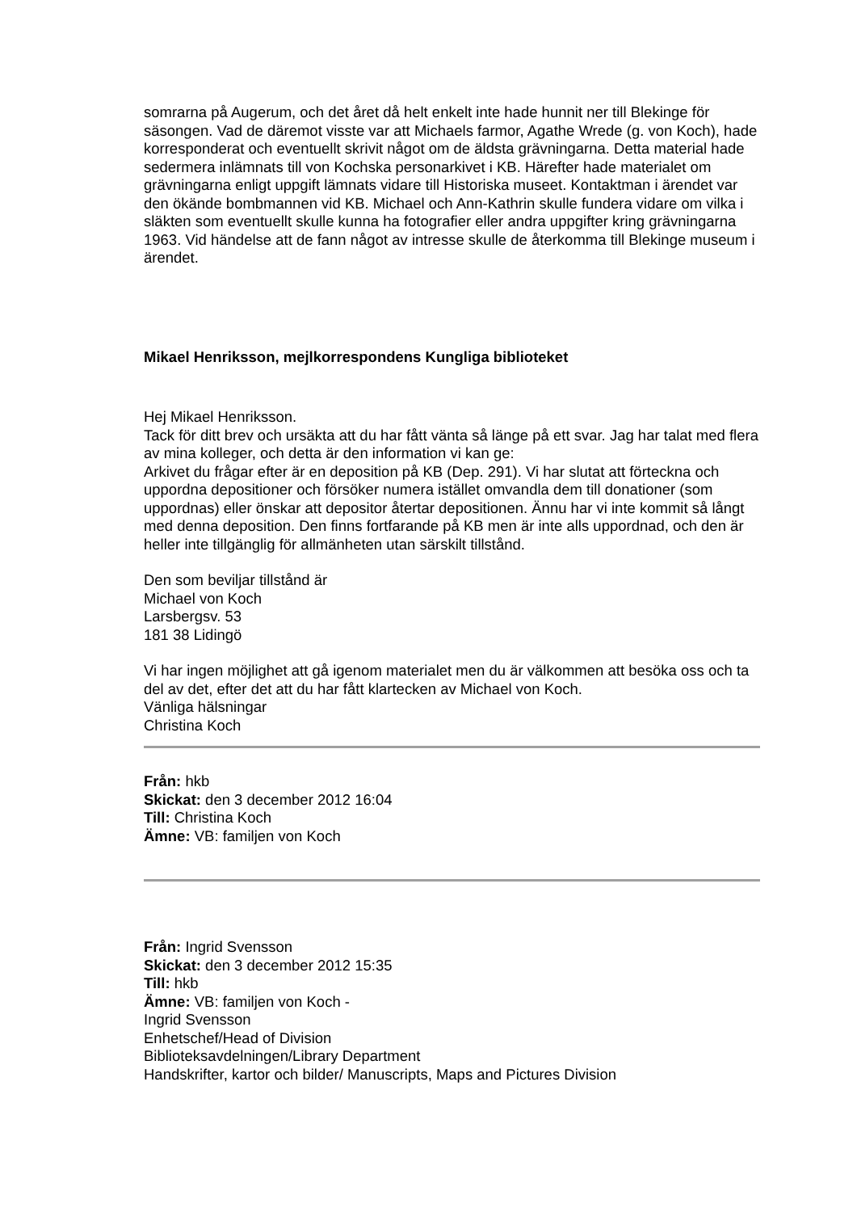somrarna på Augerum, och det året då helt enkelt inte hade hunnit ner till Blekinge för säsongen. Vad de däremot visste var att Michaels farmor, Agathe Wrede (g. von Koch), hade korresponderat och eventuellt skrivit något om de äldsta grävningarna. Detta material hade sedermera inlämnats till von Kochska personarkivet i KB. Härefter hade materialet om grävningarna enligt uppgift lämnats vidare till Historiska museet. Kontaktman i ärendet var den ökände bombmannen vid KB. Michael och Ann-Kathrin skulle fundera vidare om vilka i släkten som eventuellt skulle kunna ha fotografier eller andra uppgifter kring grävningarna 1963. Vid händelse att de fann något av intresse skulle de återkomma till Blekinge museum i ärendet.
Mikael Henriksson, mejlkorrespondens Kungliga biblioteket
Hej Mikael Henriksson.
Tack för ditt brev och ursäkta att du har fått vänta så länge på ett svar. Jag har talat med flera av mina kolleger, och detta är den information vi kan ge:
Arkivet du frågar efter är en deposition på KB (Dep. 291). Vi har slutat att förteckna och uppordna depositioner och försöker numera istället omvandla dem till donationer (som uppordnas) eller önskar att depositor återtar depositionen. Ännu har vi inte kommit så långt med denna deposition. Den finns fortfarande på KB men är inte alls uppordnad, och den är heller inte tillgänglig för allmänheten utan särskilt tillstånd.
Den som beviljar tillstånd är
Michael von Koch
Larsbergsv. 53
181 38 Lidingö
Vi har ingen möjlighet att gå igenom materialet men du är välkommen att besöka oss och ta del av det, efter det att du har fått klartecken av Michael von Koch.
Vänliga hälsningar
Christina Koch
Från: hkb
Skickat: den 3 december 2012 16:04
Till: Christina Koch
Ämne: VB: familjen von Koch
Från: Ingrid Svensson
Skickat: den 3 december 2012 15:35
Till: hkb
Ämne: VB: familjen von Koch -
Ingrid Svensson
Enhetschef/Head of Division
Biblioteksavdelningen/Library Department
Handskrifter, kartor och bilder/ Manuscripts, Maps and Pictures Division